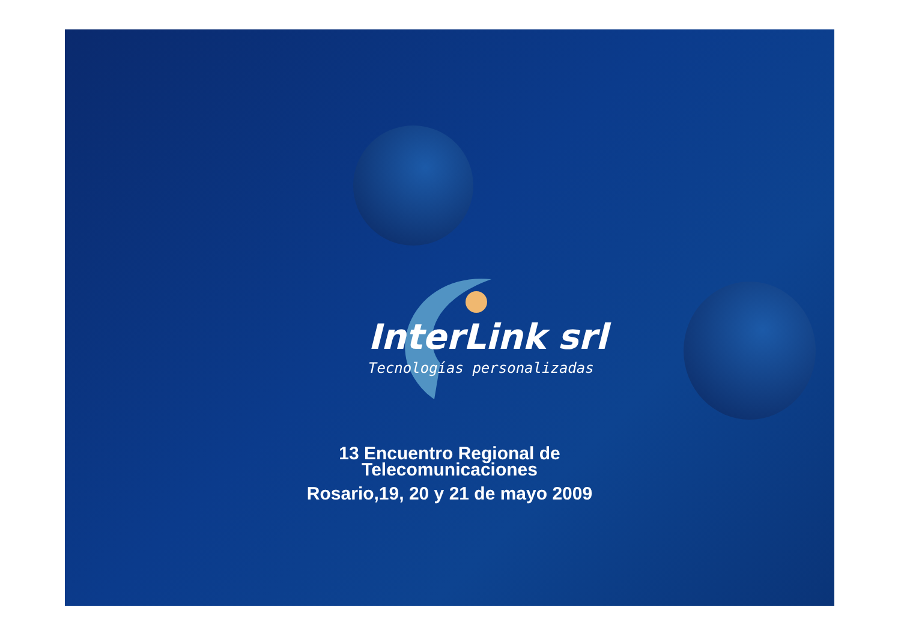InterLink srl
Tecnologías personalizadas
13 Encuentro Regional de
Telecomunicaciones
Rosario,19, 20 y 21 de mayo 2009